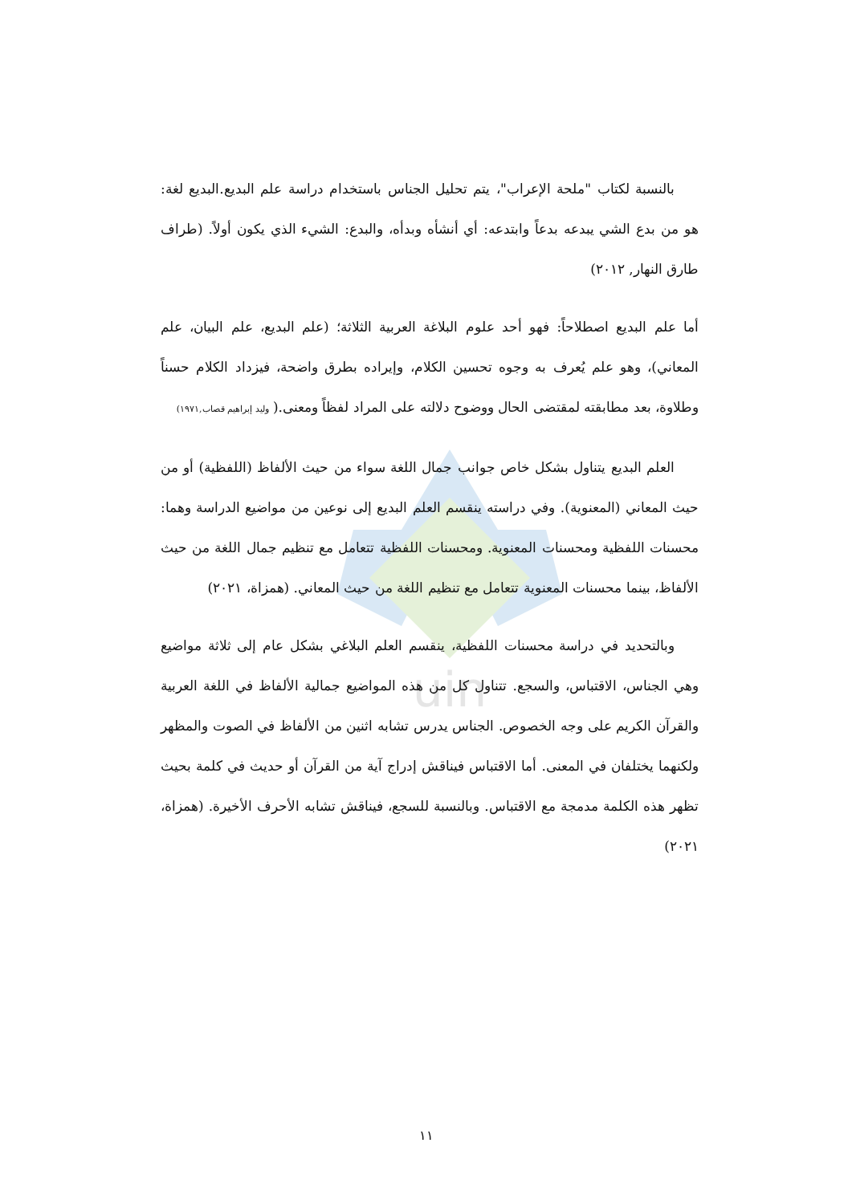uin
بالنسبة لكتاب "ملحة الإعراب"، يتم تحليل الجناس باستخدام دراسة علم البديع.البديع لغة: هو من بدع الشي يبدعه بدعاً وابتدعه: أي أنشأه وبدأه، والبدع: الشيء الذي يكون أولاً. (طراف طارق النهار, ٢٠١٢)
أما علم البديع اصطلاحاً: فهو أحد علوم البلاغة العربية الثلاثة؛ (علم البديع، علم البيان، علم المعاني)، وهو علم يُعرف به وجوه تحسين الكلام، وإيراده بطرق واضحة، فيزداد الكلام حسناً وطلاوة، بعد مطابقته لمقتضى الحال ووضوح دلالته على المراد لفظاً ومعنى.( وليد إبراهيم قصاب,١٩٧١)
العلم البديع يتناول بشكل خاص جوانب جمال اللغة سواء من حيث الألفاظ (اللفظية) أو من حيث المعاني (المعنوية). وفي دراسته ينقسم العلم البديع إلى نوعين من مواضيع الدراسة وهما: محسنات اللفظية ومحسنات المعنوية. ومحسنات اللفظية تتعامل مع تنظيم جمال اللغة من حيث الألفاظ، بينما محسنات المعنوية تتعامل مع تنظيم اللغة من حيث المعاني. (همزاة، ٢٠٢١)
وبالتحديد في دراسة محسنات اللفظية، ينقسم العلم البلاغي بشكل عام إلى ثلاثة مواضيع وهي الجناس، الاقتباس، والسجع. تتناول كل من هذه المواضيع جمالية الألفاظ في اللغة العربية والقرآن الكريم على وجه الخصوص. الجناس يدرس تشابه اثنين من الألفاظ في الصوت والمظهر ولكنهما يختلفان في المعنى. أما الاقتباس فيناقش إدراج آية من القرآن أو حديث في كلمة بحيث تظهر هذه الكلمة مدمجة مع الاقتباس. وبالنسبة للسجع، فيناقش تشابه الأحرف الأخيرة. (همزاة، ٢٠٢١)
١١